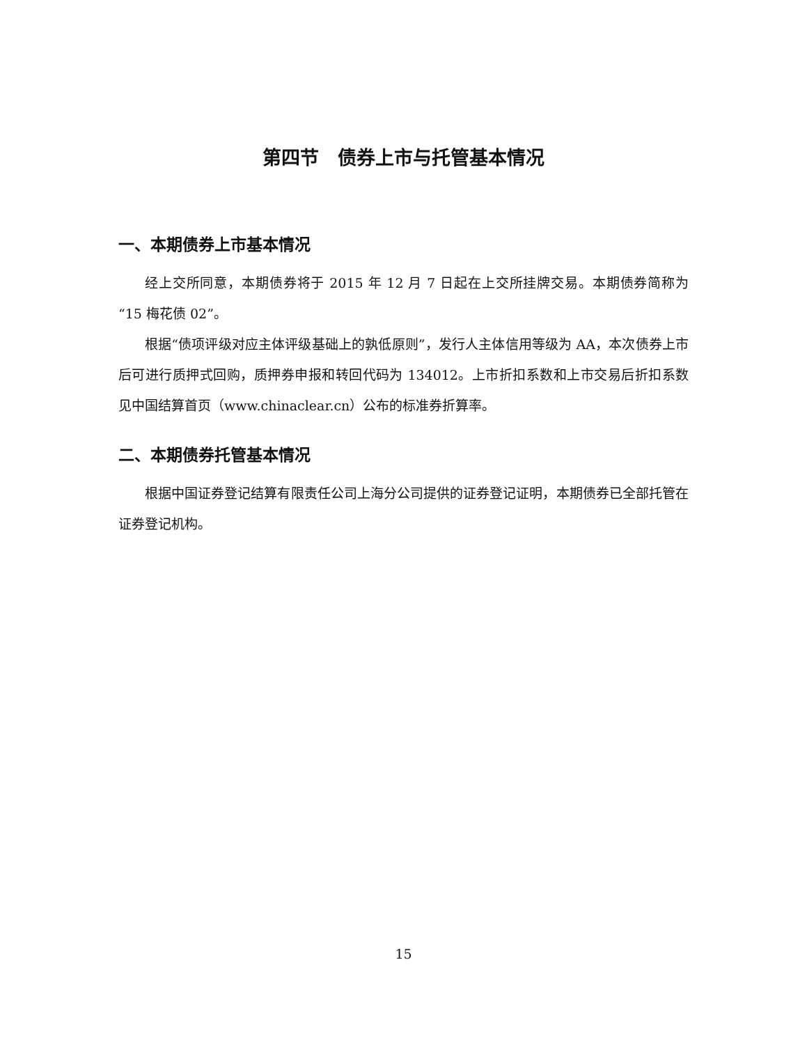第四节　债券上市与托管基本情况
一、本期债券上市基本情况
经上交所同意，本期债券将于 2015 年 12 月 7 日起在上交所挂牌交易。本期债券简称为“15 梅花债 02”。
根据“债项评级对应主体评级基础上的孰低原则”，发行人主体信用等级为 AA，本次债券上市后可进行质押式回购，质押券申报和转回代码为 134012。上市折扣系数和上市交易后折扣系数见中国结算首页（www.chinaclear.cn）公布的标准券折算率。
二、本期债券托管基本情况
根据中国证券登记结算有限责任公司上海分公司提供的证券登记证明，本期债券已全部托管在证券登记机构。
15